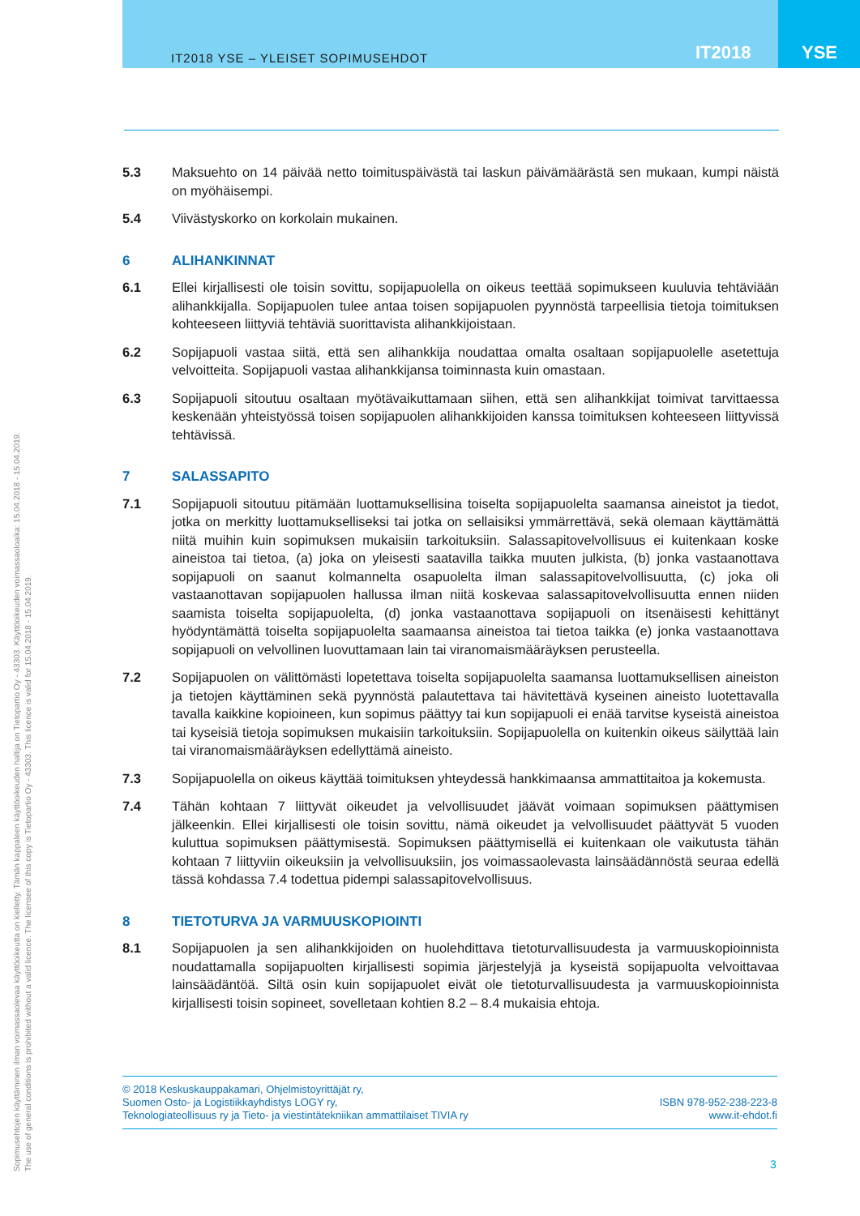IT2018 YSE – YLEISET SOPIMUSEHDOT IT2018 YSE
5.3 Maksuehto on 14 päivää netto toimituspäivästä tai laskun päivämäärästä sen mukaan, kumpi näistä on myöhäisempi.
5.4 Viivästyskorko on korkolain mukainen.
6 ALIHANKINNAT
6.1 Ellei kirjallisesti ole toisin sovittu, sopijapuolella on oikeus teettää sopimukseen kuuluvia tehtäviään alihankkijalla. Sopijapuolen tulee antaa toisen sopijapuolen pyynnöstä tarpeellisia tietoja toimituksen kohteeseen liittyviä tehtäviä suorittavista alihankkijoistaan.
6.2 Sopijapuoli vastaa siitä, että sen alihankkija noudattaa omalta osaltaan sopijapuolelle asetettuja velvoitteita. Sopijapuoli vastaa alihankkijansa toiminnasta kuin omastaan.
6.3 Sopijapuoli sitoutuu osaltaan myötävaikuttamaan siihen, että sen alihankkijat toimivat tarvittaessa keskenään yhteistyössä toisen sopijapuolen alihankkijoiden kanssa toimituksen kohteeseen liittyvissä tehtävissä.
7 SALASSAPITO
7.1 Sopijapuoli sitoutuu pitämään luottamuksellisina toiselta sopijapuolelta saamansa aineistot ja tiedot, jotka on merkitty luottamukselliseksi tai jotka on sellaisiksi ymmärrettävä, sekä olemaan käyttämättä niitä muihin kuin sopimuksen mukaisiin tarkoituksiin. Salassapitovelvollisuus ei kuitenkaan koske aineistoa tai tietoa, (a) joka on yleisesti saatavilla taikka muuten julkista, (b) jonka vastaanottava sopijapuoli on saanut kolmannelta osapuolelta ilman salassapitovelvollisuutta, (c) joka oli vastaanottavan sopijapuolen hallussa ilman niitä koskevaa salassapitovelvollisuutta ennen niiden saamista toiselta sopijapuolelta, (d) jonka vastaanottava sopijapuoli on itsenäisesti kehittänyt hyödyntämättä toiselta sopijapuolelta saamaansa aineistoa tai tietoa taikka (e) jonka vastaanottava sopijapuoli on velvollinen luovuttamaan lain tai viranomaismääräyksen perusteella.
7.2 Sopijapuolen on välittömästi lopetettava toiselta sopijapuolelta saamansa luottamuksellisen aineiston ja tietojen käyttäminen sekä pyynnöstä palautettava tai hävitettävä kyseinen aineisto luotettavalla tavalla kaikkine kopioineen, kun sopimus päättyy tai kun sopijapuoli ei enää tarvitse kyseistä aineistoa tai kyseisiä tietoja sopimuksen mukaisiin tarkoituksiin. Sopijapuolella on kuitenkin oikeus säilyttää lain tai viranomaismääräyksen edellyttämä aineisto.
7.3 Sopijapuolella on oikeus käyttää toimituksen yhteydessä hankkimaansa ammattitaitoa ja kokemusta.
7.4 Tähän kohtaan 7 liittyvät oikeudet ja velvollisuudet jäävät voimaan sopimuksen päättymisen jälkeenkin. Ellei kirjallisesti ole toisin sovittu, nämä oikeudet ja velvollisuudet päättyvät 5 vuoden kuluttua sopimuksen päättymisestä. Sopimuksen päättymisellä ei kuitenkaan ole vaikutusta tähän kohtaan 7 liittyviin oikeuksiin ja velvollisuuksiin, jos voimassaolevasta lainsäädännöstä seuraa edellä tässä kohdassa 7.4 todettua pidempi salassapitovelvollisuus.
8 TIETOTURVA JA VARMUUSKOPIOINTI
8.1 Sopijapuolen ja sen alihankkijoiden on huolehdittava tietoturvallisuudesta ja varmuuskopioinnista noudattamalla sopijapuolten kirjallisesti sopimia järjestelyjä ja kyseistä sopijapuolta velvoittavaa lainsäädäntöä. Siltä osin kuin sopijapuolet eivät ole tietoturvallisuudesta ja varmuuskopioinnista kirjallisesti toisin sopineet, sovelletaan kohtien 8.2 – 8.4 mukaisia ehtoja.
Sopimusehtojen käyttäminen ilman voimassaolevaa käyttöoikeutta on kielletty. Tämän kappaleen käyttöoikeuden haltija on Tietopartio Oy - 43303. Käyttöoikeuden voimassaoloaika: 15.04.2018 - 15.04.2019.
The use of general conditions is prohibited without a valid licence. The licensee of this copy is Tietopartio Oy - 43303. This licence is valid for 15.04.2018 - 15.04.2019.
© 2018 Keskuskauppakamari, Ohjelmistoyrittäjät ry,
Suomen Osto- ja Logistiikkayhdistys LOGY ry,
Teknologiateollisuus ry ja Tieto- ja viestintätekniikan ammattilaiset TIVIA ry
ISBN 978-952-238-223-8
www.it-ehdot.fi
3